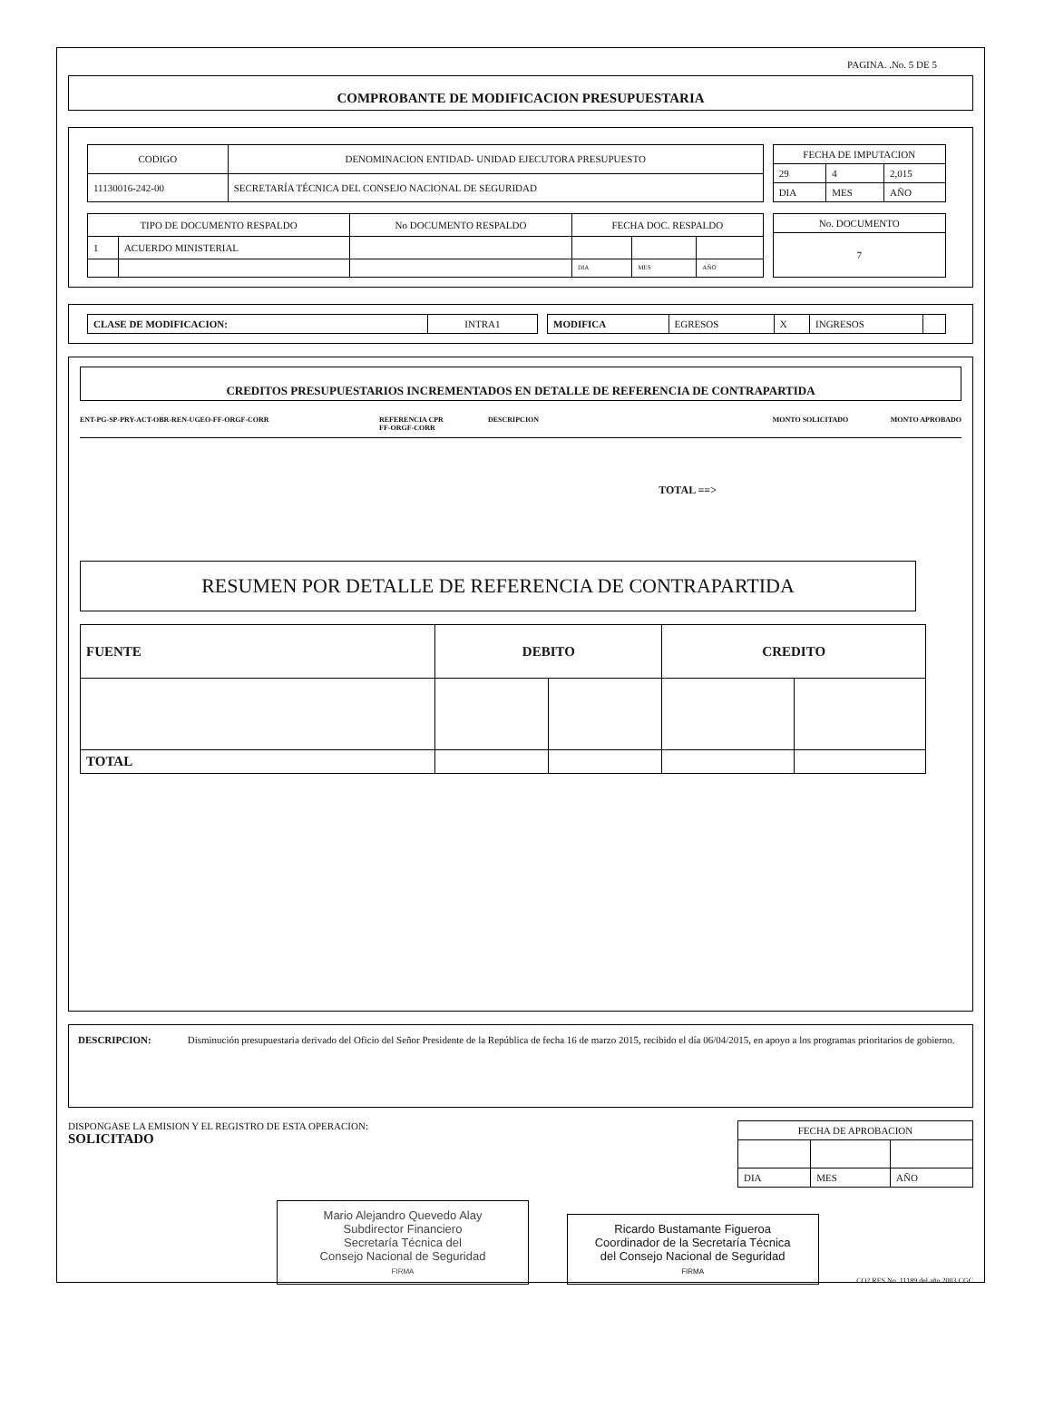PAGINA. .No. 5 DE 5
COMPROBANTE DE MODIFICACION PRESUPUESTARIA
| CODIGO | DENOMINACION ENTIDAD- UNIDAD EJECUTORA PRESUPUESTO |
| 11130016-242-00 | SECRETARÍA TÉCNICA DEL CONSEJO NACIONAL DE SEGURIDAD |
| FECHA DE IMPUTACION | | |
| 29 | 4 | 2,015 |
| DIA | MES | AÑO |
| TIPO DE DOCUMENTO RESPALDO | | No DOCUMENTO RESPALDO | FECHA DOC. RESPALDO | | |
| 1 | ACUERDO MINISTERIAL | | | | |
| | | | DIA | MES | AÑO |
| No. DOCUMENTO |
| 7 |
| CLASE DE MODIFICACION: | INTRA1 |
| MODIFICA | EGRESOS | X | INGRESOS | |
CREDITOS PRESUPUESTARIOS INCREMENTADOS EN DETALLE DE REFERENCIA DE CONTRAPARTIDA
ENT-PG-SP-PRY-ACT-OBR-REN-UGEO-FF-ORGF-CORR REFERENCIA CPR
FF-ORGF-CORR DESCRIPCION MONTO SOLICITADO MONTO APROBADO
TOTAL ==>
RESUMEN POR DETALLE DE REFERENCIA DE CONTRAPARTIDA
| FUENTE | DEBITO | | CREDITO | |
| --- | --- | --- | --- | --- |
| TOTAL | | | | |
DESCRIPCION: Disminución presupuestaria derivado del Oficio del Señor Presidente de la República de fecha 16 de marzo 2015, recibido el día 06/04/2015, en apoyo a los programas prioritarios de gobierno.
DISPONGASE LA EMISION Y EL REGISTRO DE ESTA OPERACION:
SOLICITADO
| FECHA DE APROBACION | | |
| DIA | MES | AÑO |
Mario Alejandro Quevedo Alay
Subdirector Financiero
Secretaría Técnica del
Consejo Nacional de Seguridad
FIRMA
Ricardo Bustamante Figueroa
Coordinador de la Secretaría Técnica
del Consejo Nacional de Seguridad
FIRMA
CO2 RES No. 11189 del año 2003 CGC